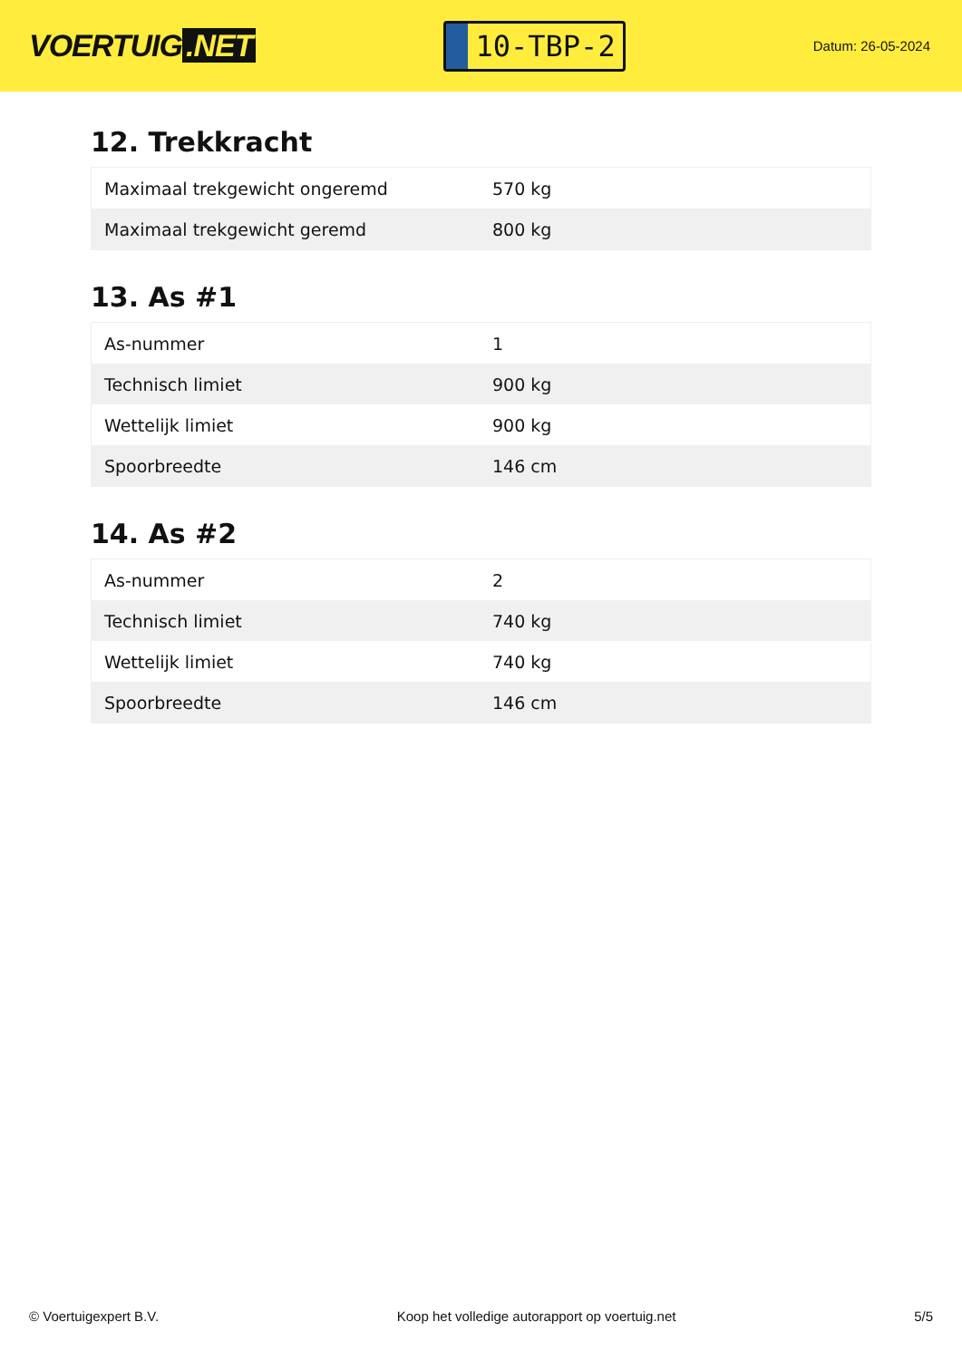VOERTUIG.NET
10-TBP-2
Datum: 26-05-2024
12. Trekkracht
| Maximaal trekgewicht ongeremd | 570 kg |
| Maximaal trekgewicht geremd | 800 kg |
13. As #1
| As-nummer | 1 |
| Technisch limiet | 900 kg |
| Wettelijk limiet | 900 kg |
| Spoorbreedte | 146 cm |
14. As #2
| As-nummer | 2 |
| Technisch limiet | 740 kg |
| Wettelijk limiet | 740 kg |
| Spoorbreedte | 146 cm |
© Voertuigexpert B.V. Koop het volledige autorapport op voertuig.net 5/5